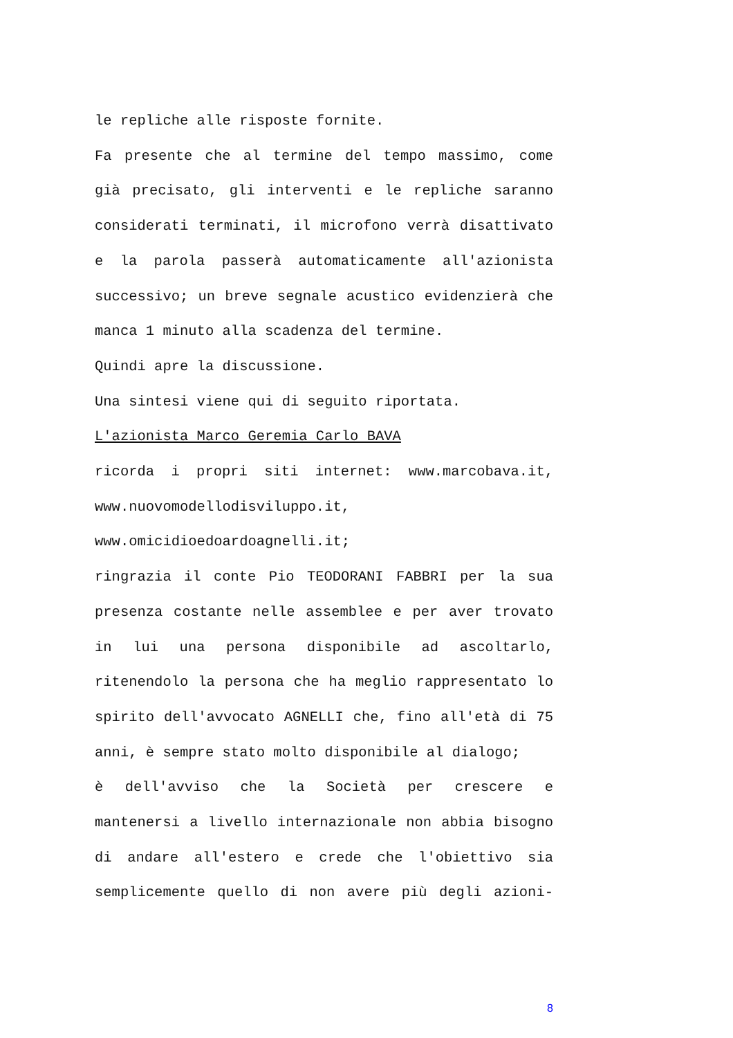le repliche alle risposte fornite.
Fa presente che al termine del tempo massimo, come già precisato, gli interventi e le repliche saranno considerati terminati, il microfono verrà disattivato e la parola passerà automaticamente all'azionista successivo; un breve segnale acustico evidenzierà che manca 1 minuto alla scadenza del termine.
Quindi apre la discussione.
Una sintesi viene qui di seguito riportata.
L'azionista Marco Geremia Carlo BAVA
ricorda i propri siti internet: www.marcobava.it,
www.nuovomodellodisviluppo.it,
www.omicidioedoardoagnelli.it;
ringrazia il conte Pio TEODORANI FABBRI per la sua presenza costante nelle assemblee e per aver trovato in lui una persona disponibile ad ascoltarlo, ritenendolo la persona che ha meglio rappresentato lo spirito dell'avvocato AGNELLI che, fino all'età di 75 anni, è sempre stato molto disponibile al dialogo;
è dell'avviso che la Società per crescere e mantenersi a livello internazionale non abbia bisogno di andare all'estero e crede che l'obiettivo sia semplicemente quello di non avere più degli azioni-
8